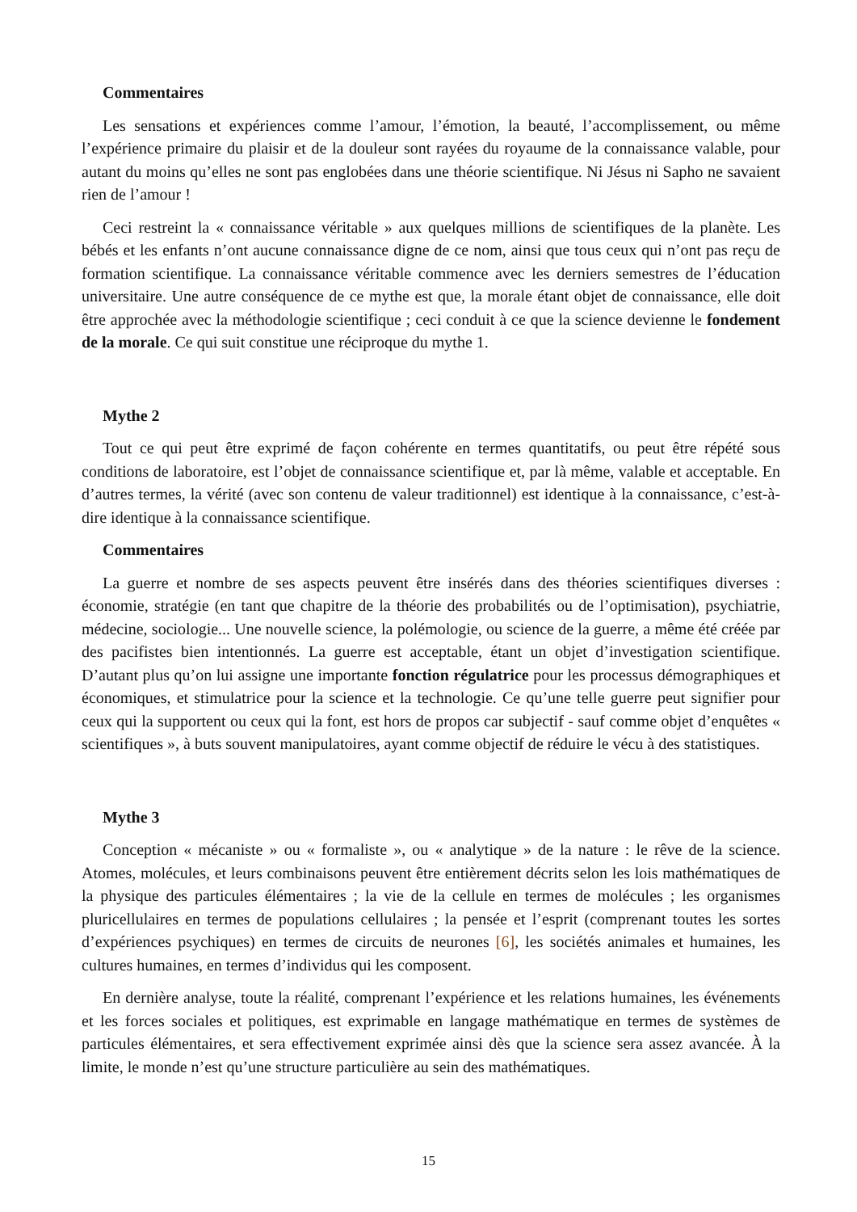Commentaires
Les sensations et expériences comme l’amour, l’émotion, la beauté, l’accomplissement, ou même l’expérience primaire du plaisir et de la douleur sont rayées du royaume de la connaissance valable, pour autant du moins qu’elles ne sont pas englobées dans une théorie scientifique. Ni Jésus ni Sapho ne savaient rien de l’amour !
Ceci restreint la « connaissance véritable » aux quelques millions de scientifiques de la planète. Les bébés et les enfants n’ont aucune connaissance digne de ce nom, ainsi que tous ceux qui n’ont pas reçu de formation scientifique. La connaissance véritable commence avec les derniers semestres de l’éducation universitaire. Une autre conséquence de ce mythe est que, la morale étant objet de connaissance, elle doit être approchée avec la méthodologie scientifique ; ceci conduit à ce que la science devienne le fondement de la morale. Ce qui suit constitue une réciproque du mythe 1.
Mythe 2
Tout ce qui peut être exprimé de façon cohérente en termes quantitatifs, ou peut être répété sous conditions de laboratoire, est l’objet de connaissance scientifique et, par là même, valable et acceptable. En d’autres termes, la vérité (avec son contenu de valeur traditionnel) est identique à la connaissance, c’est-à-dire identique à la connaissance scientifique.
Commentaires
La guerre et nombre de ses aspects peuvent être insérés dans des théories scientifiques diverses : économie, stratégie (en tant que chapitre de la théorie des probabilités ou de l’optimisation), psychiatrie, médecine, sociologie... Une nouvelle science, la polémologie, ou science de la guerre, a même été créée par des pacifistes bien intentionnés. La guerre est acceptable, étant un objet d’investigation scientifique. D’autant plus qu’on lui assigne une importante fonction régulatrice pour les processus démographiques et économiques, et stimulatrice pour la science et la technologie. Ce qu’une telle guerre peut signifier pour ceux qui la supportent ou ceux qui la font, est hors de propos car subjectif - sauf comme objet d’enquêtes « scientifiques », à buts souvent manipulatoires, ayant comme objectif de réduire le vécu à des statistiques.
Mythe 3
Conception « mécaniste » ou « formaliste », ou « analytique » de la nature : le rêve de la science. Atomes, molécules, et leurs combinaisons peuvent être entièrement décrits selon les lois mathématiques de la physique des particules élémentaires ; la vie de la cellule en termes de molécules ; les organismes pluricellulaires en termes de populations cellulaires ; la pensée et l’esprit (comprenant toutes les sortes d’expériences psychiques) en termes de circuits de neurones [6], les sociétés animales et humaines, les cultures humaines, en termes d’individus qui les composent.
En dernière analyse, toute la réalité, comprenant l’expérience et les relations humaines, les événements et les forces sociales et politiques, est exprimable en langage mathématique en termes de systèmes de particules élémentaires, et sera effectivement exprimée ainsi dès que la science sera assez avancée. À la limite, le monde n’est qu’une structure particulière au sein des mathématiques.
15